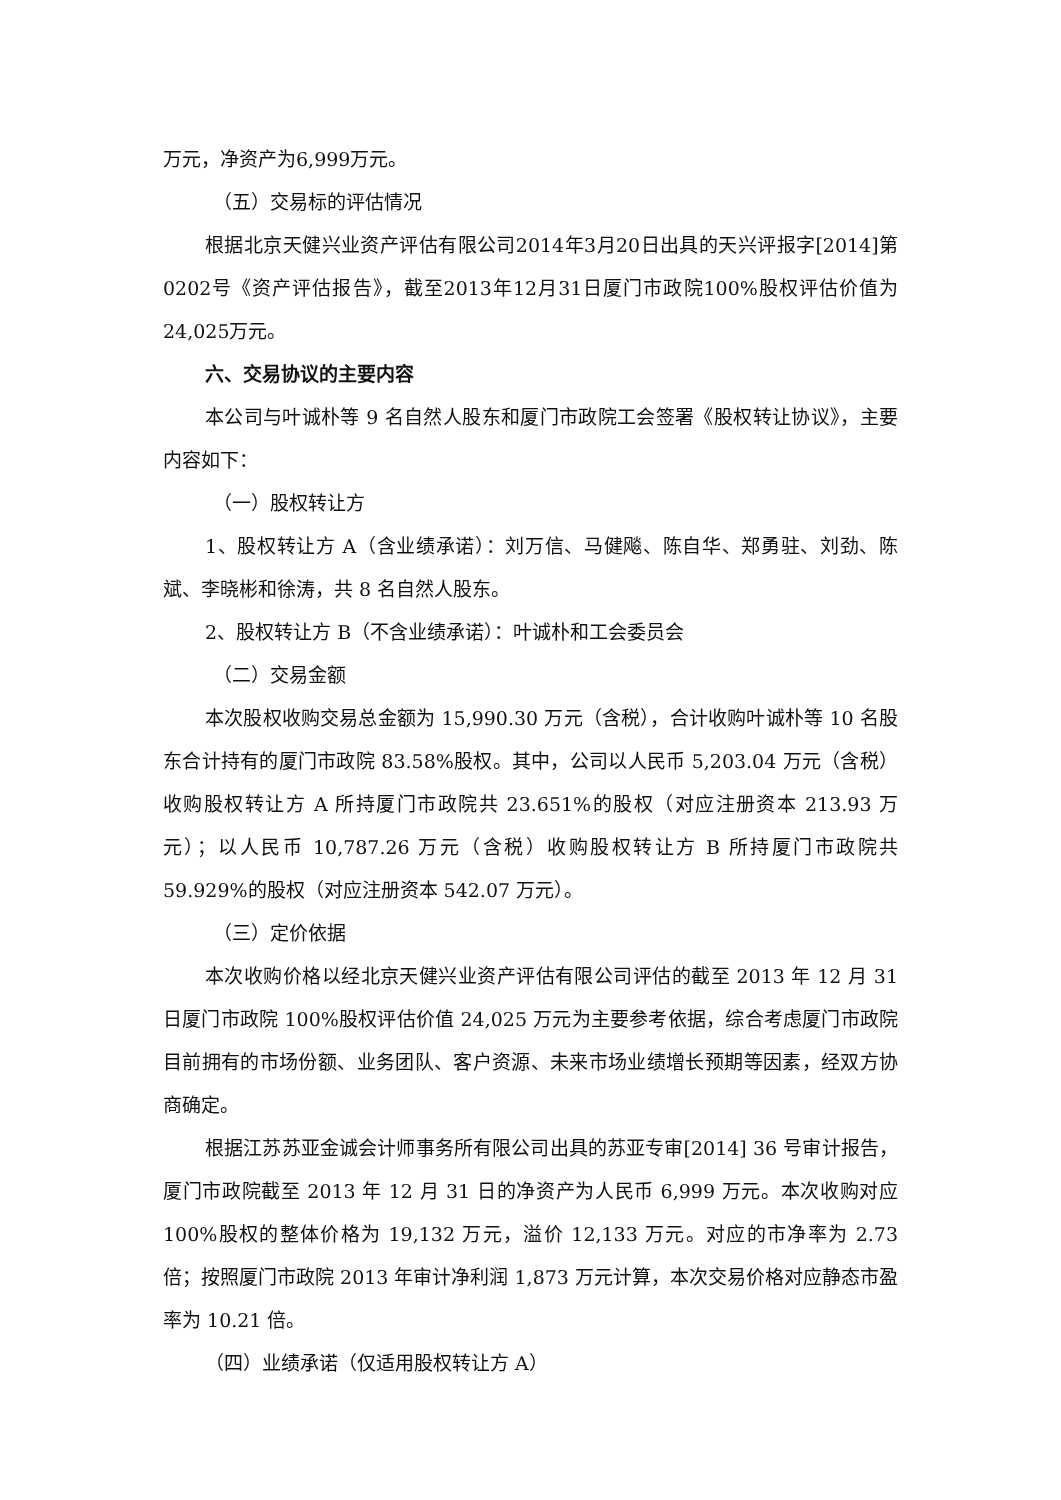万元，净资产为6,999万元。
（五）交易标的评估情况
根据北京天健兴业资产评估有限公司2014年3月20日出具的天兴评报字[2014]第0202号《资产评估报告》，截至2013年12月31日厦门市政院100%股权评估价值为24,025万元。
六、交易协议的主要内容
本公司与叶诚朴等 9 名自然人股东和厦门市政院工会签署《股权转让协议》，主要内容如下：
（一）股权转让方
1、股权转让方 A（含业绩承诺）：刘万信、马健飚、陈自华、郑勇驻、刘劲、陈斌、李晓彬和徐涛，共 8 名自然人股东。
2、股权转让方 B（不含业绩承诺）：叶诚朴和工会委员会
（二）交易金额
本次股权收购交易总金额为 15,990.30 万元（含税），合计收购叶诚朴等 10 名股东合计持有的厦门市政院 83.58%股权。其中，公司以人民币 5,203.04 万元（含税）收购股权转让方 A 所持厦门市政院共 23.651%的股权（对应注册资本 213.93 万元）；以人民币 10,787.26 万元（含税）收购股权转让方 B 所持厦门市政院共 59.929%的股权（对应注册资本 542.07 万元）。
（三）定价依据
本次收购价格以经北京天健兴业资产评估有限公司评估的截至 2013 年 12 月 31 日厦门市政院 100%股权评估价值 24,025 万元为主要参考依据，综合考虑厦门市政院目前拥有的市场份额、业务团队、客户资源、未来市场业绩增长预期等因素，经双方协商确定。
根据江苏苏亚金诚会计师事务所有限公司出具的苏亚专审[2014] 36 号审计报告，厦门市政院截至 2013 年 12 月 31 日的净资产为人民币 6,999 万元。本次收购对应 100%股权的整体价格为 19,132 万元，溢价 12,133 万元。对应的市净率为 2.73 倍；按照厦门市政院 2013 年审计净利润 1,873 万元计算，本次交易价格对应静态市盈率为 10.21 倍。
（四）业绩承诺（仅适用股权转让方 A）